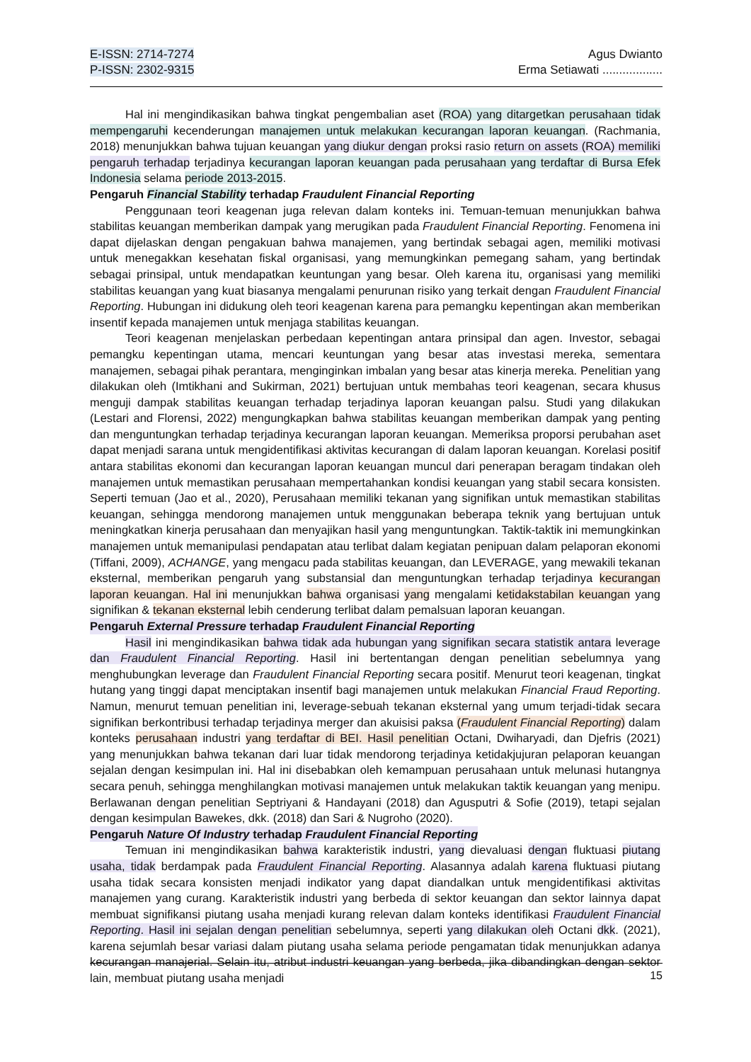E-ISSN: 2714-7274
P-ISSN: 2302-9315
Agus Dwianto
Erma Setiawati ..................
Hal ini mengindikasikan bahwa tingkat pengembalian aset (ROA) yang ditargetkan perusahaan tidak mempengaruhi kecenderungan manajemen untuk melakukan kecurangan laporan keuangan. (Rachmania, 2018) menunjukkan bahwa tujuan keuangan yang diukur dengan proksi rasio return on assets (ROA) memiliki pengaruh terhadap terjadinya kecurangan laporan keuangan pada perusahaan yang terdaftar di Bursa Efek Indonesia selama periode 2013-2015.
Pengaruh Financial Stability terhadap Fraudulent Financial Reporting
Penggunaan teori keagenan juga relevan dalam konteks ini. Temuan-temuan menunjukkan bahwa stabilitas keuangan memberikan dampak yang merugikan pada Fraudulent Financial Reporting. Fenomena ini dapat dijelaskan dengan pengakuan bahwa manajemen, yang bertindak sebagai agen, memiliki motivasi untuk menegakkan kesehatan fiskal organisasi, yang memungkinkan pemegang saham, yang bertindak sebagai prinsipal, untuk mendapatkan keuntungan yang besar. Oleh karena itu, organisasi yang memiliki stabilitas keuangan yang kuat biasanya mengalami penurunan risiko yang terkait dengan Fraudulent Financial Reporting. Hubungan ini didukung oleh teori keagenan karena para pemangku kepentingan akan memberikan insentif kepada manajemen untuk menjaga stabilitas keuangan.
Teori keagenan menjelaskan perbedaan kepentingan antara prinsipal dan agen. Investor, sebagai pemangku kepentingan utama, mencari keuntungan yang besar atas investasi mereka, sementara manajemen, sebagai pihak perantara, menginginkan imbalan yang besar atas kinerja mereka. Penelitian yang dilakukan oleh (Imtikhani and Sukirman, 2021) bertujuan untuk membahas teori keagenan, secara khusus menguji dampak stabilitas keuangan terhadap terjadinya laporan keuangan palsu. Studi yang dilakukan (Lestari and Florensi, 2022) mengungkapkan bahwa stabilitas keuangan memberikan dampak yang penting dan menguntungkan terhadap terjadinya kecurangan laporan keuangan. Memeriksa proporsi perubahan aset dapat menjadi sarana untuk mengidentifikasi aktivitas kecurangan di dalam laporan keuangan. Korelasi positif antara stabilitas ekonomi dan kecurangan laporan keuangan muncul dari penerapan beragam tindakan oleh manajemen untuk memastikan perusahaan mempertahankan kondisi keuangan yang stabil secara konsisten. Seperti temuan (Jao et al., 2020), Perusahaan memiliki tekanan yang signifikan untuk memastikan stabilitas keuangan, sehingga mendorong manajemen untuk menggunakan beberapa teknik yang bertujuan untuk meningkatkan kinerja perusahaan dan menyajikan hasil yang menguntungkan. Taktik-taktik ini memungkinkan manajemen untuk memanipulasi pendapatan atau terlibat dalam kegiatan penipuan dalam pelaporan ekonomi (Tiffani, 2009), ACHANGE, yang mengacu pada stabilitas keuangan, dan LEVERAGE, yang mewakili tekanan eksternal, memberikan pengaruh yang substansial dan menguntungkan terhadap terjadinya kecurangan laporan keuangan. Hal ini menunjukkan bahwa organisasi yang mengalami ketidakstabilan keuangan yang signifikan & tekanan eksternal lebih cenderung terlibat dalam pemalsuan laporan keuangan.
Pengaruh External Pressure terhadap Fraudulent Financial Reporting
Hasil ini mengindikasikan bahwa tidak ada hubungan yang signifikan secara statistik antara leverage dan Fraudulent Financial Reporting. Hasil ini bertentangan dengan penelitian sebelumnya yang menghubungkan leverage dan Fraudulent Financial Reporting secara positif. Menurut teori keagenan, tingkat hutang yang tinggi dapat menciptakan insentif bagi manajemen untuk melakukan Financial Fraud Reporting. Namun, menurut temuan penelitian ini, leverage-sebuah tekanan eksternal yang umum terjadi-tidak secara signifikan berkontribusi terhadap terjadinya merger dan akuisisi paksa (Fraudulent Financial Reporting) dalam konteks perusahaan industri yang terdaftar di BEI. Hasil penelitian Octani, Dwiharyadi, dan Djefris (2021) yang menunjukkan bahwa tekanan dari luar tidak mendorong terjadinya ketidakjujuran pelaporan keuangan sejalan dengan kesimpulan ini. Hal ini disebabkan oleh kemampuan perusahaan untuk melunasi hutangnya secara penuh, sehingga menghilangkan motivasi manajemen untuk melakukan taktik keuangan yang menipu. Berlawanan dengan penelitian Septriyani & Handayani (2018) dan Agusputri & Sofie (2019), tetapi sejalan dengan kesimpulan Bawekes, dkk. (2018) dan Sari & Nugroho (2020).
Pengaruh Nature Of Industry terhadap Fraudulent Financial Reporting
Temuan ini mengindikasikan bahwa karakteristik industri, yang dievaluasi dengan fluktuasi piutang usaha, tidak berdampak pada Fraudulent Financial Reporting. Alasannya adalah karena fluktuasi piutang usaha tidak secara konsisten menjadi indikator yang dapat diandalkan untuk mengidentifikasi aktivitas manajemen yang curang. Karakteristik industri yang berbeda di sektor keuangan dan sektor lainnya dapat membuat signifikansi piutang usaha menjadi kurang relevan dalam konteks identifikasi Fraudulent Financial Reporting. Hasil ini sejalan dengan penelitian sebelumnya, seperti yang dilakukan oleh Octani dkk. (2021), karena sejumlah besar variasi dalam piutang usaha selama periode pengamatan tidak menunjukkan adanya kecurangan manajerial. Selain itu, atribut industri keuangan yang berbeda, jika dibandingkan dengan sektor lain, membuat piutang usaha menjadi
15